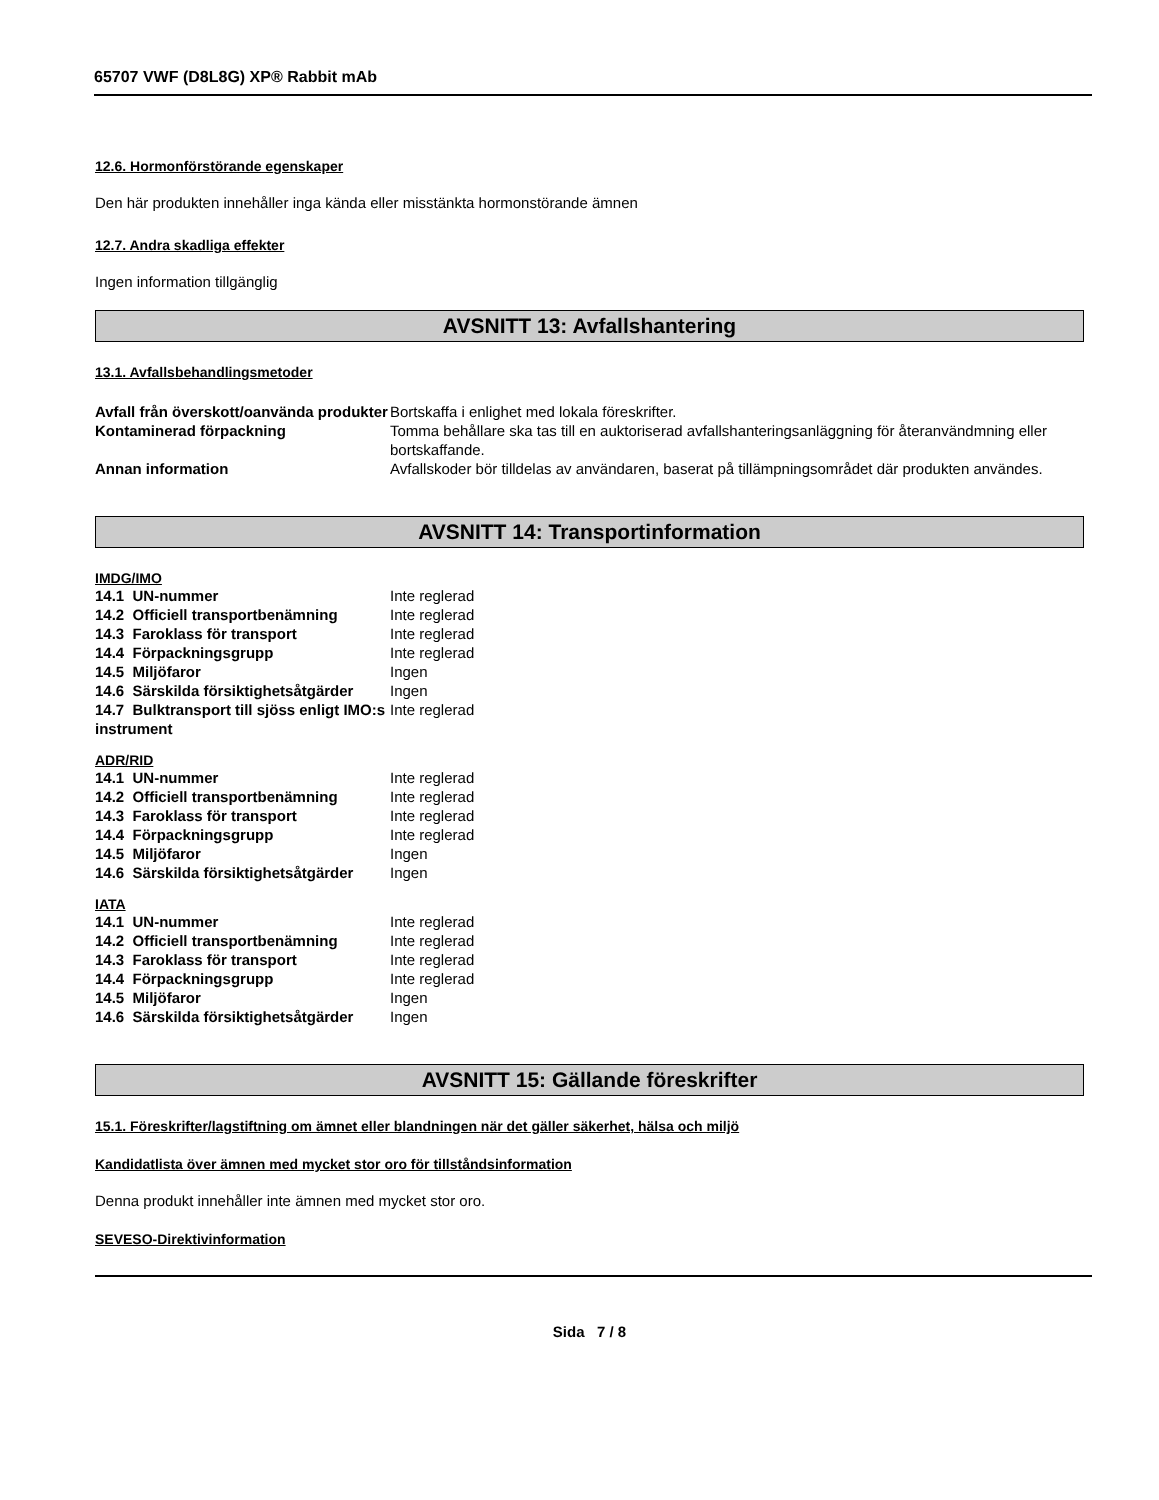65707 VWF (D8L8G) XP® Rabbit mAb
12.6. Hormonförstörande egenskaper
Den här produkten innehåller inga kända eller misstänkta hormonstörande ämnen
12.7. Andra skadliga effekter
Ingen information tillgänglig
AVSNITT 13: Avfallshantering
13.1. Avfallsbehandlingsmetoder
| Avfall från överskott/oanvända produkter | Bortskaffa i enlighet med lokala föreskrifter. |
| Kontaminerad förpackning | Tomma behållare ska tas till en auktoriserad avfallshanteringsanläggning för återanvändmning eller bortskaffande. |
| Annan information | Avfallskoder bör tilldelas av användaren, baserat på tillämpningsområdet där produkten användes. |
AVSNITT 14: Transportinformation
IMDG/IMO
| 14.1 UN-nummer | Inte reglerad |
| 14.2 Officiell transportbenämning | Inte reglerad |
| 14.3 Faroklass för transport | Inte reglerad |
| 14.4 Förpackningsgrupp | Inte reglerad |
| 14.5 Miljöfaror | Ingen |
| 14.6 Särskilda försiktighetsåtgärder | Ingen |
| 14.7 Bulktransport till sjöss enligt IMO:s instrument | Inte reglerad |
ADR/RID
| 14.1 UN-nummer | Inte reglerad |
| 14.2 Officiell transportbenämning | Inte reglerad |
| 14.3 Faroklass för transport | Inte reglerad |
| 14.4 Förpackningsgrupp | Inte reglerad |
| 14.5 Miljöfaror | Ingen |
| 14.6 Särskilda försiktighetsåtgärder | Ingen |
IATA
| 14.1 UN-nummer | Inte reglerad |
| 14.2 Officiell transportbenämning | Inte reglerad |
| 14.3 Faroklass för transport | Inte reglerad |
| 14.4 Förpackningsgrupp | Inte reglerad |
| 14.5 Miljöfaror | Ingen |
| 14.6 Särskilda försiktighetsåtgärder | Ingen |
AVSNITT 15: Gällande föreskrifter
15.1. Föreskrifter/lagstiftning om ämnet eller blandningen när det gäller säkerhet, hälsa och miljö
Kandidatlista över ämnen med mycket stor oro för tillståndsinformation
Denna produkt innehåller inte ämnen med mycket stor oro.
SEVESO-Direktivinformation
Sida 7 / 8